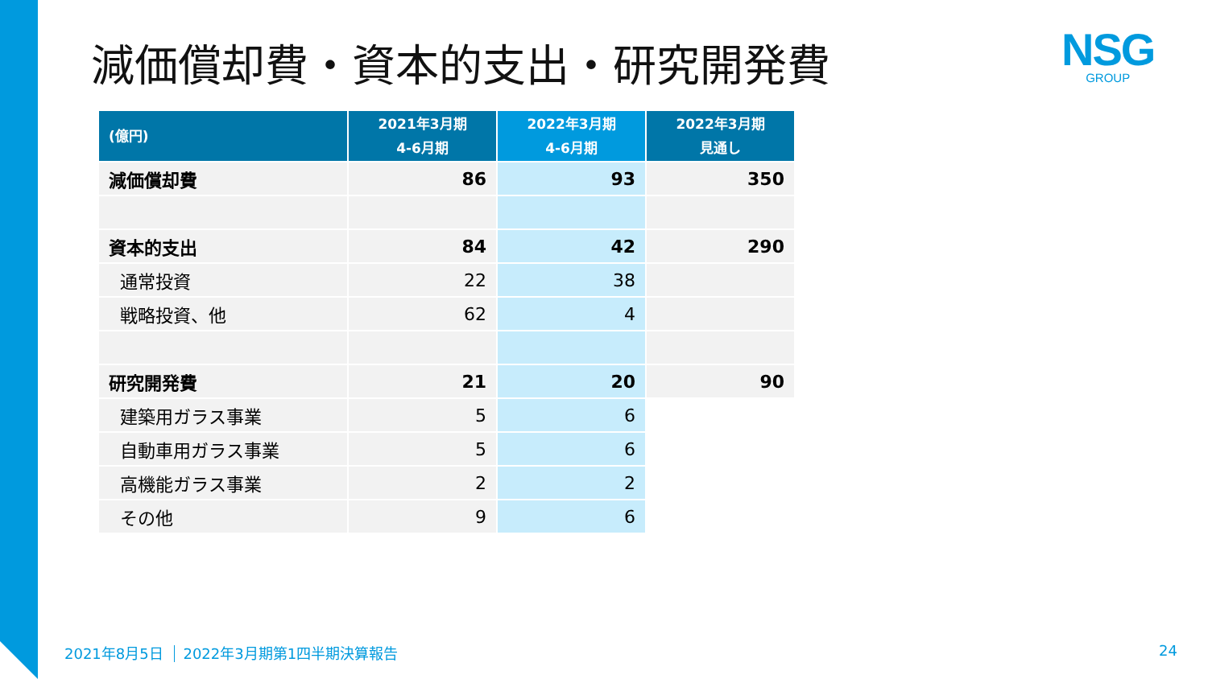減価償却費・資本的支出・研究開発費
NSG
GROUP
| (億円) | 2021年3月期 4-6月期 | 2022年3月期 4-6月期 | 2022年3月期 見通し |
| --- | --- | --- | --- |
| 減価償却費 | 86 | 93 | 350 |
| 資本的支出 | 84 | 42 | 290 |
| 通常投資 | 22 | 38 | |
| 戦略投資、他 | 62 | 4 | |
| 研究開発費 | 21 | 20 | 90 |
| 建築用ガラス事業 | 5 | 6 | |
| 自動車用ガラス事業 | 5 | 6 | |
| 高機能ガラス事業 | 2 | 2 | |
| その他 | 9 | 6 | |
2021年8月5日 2022年3月期第1四半期決算報告
24